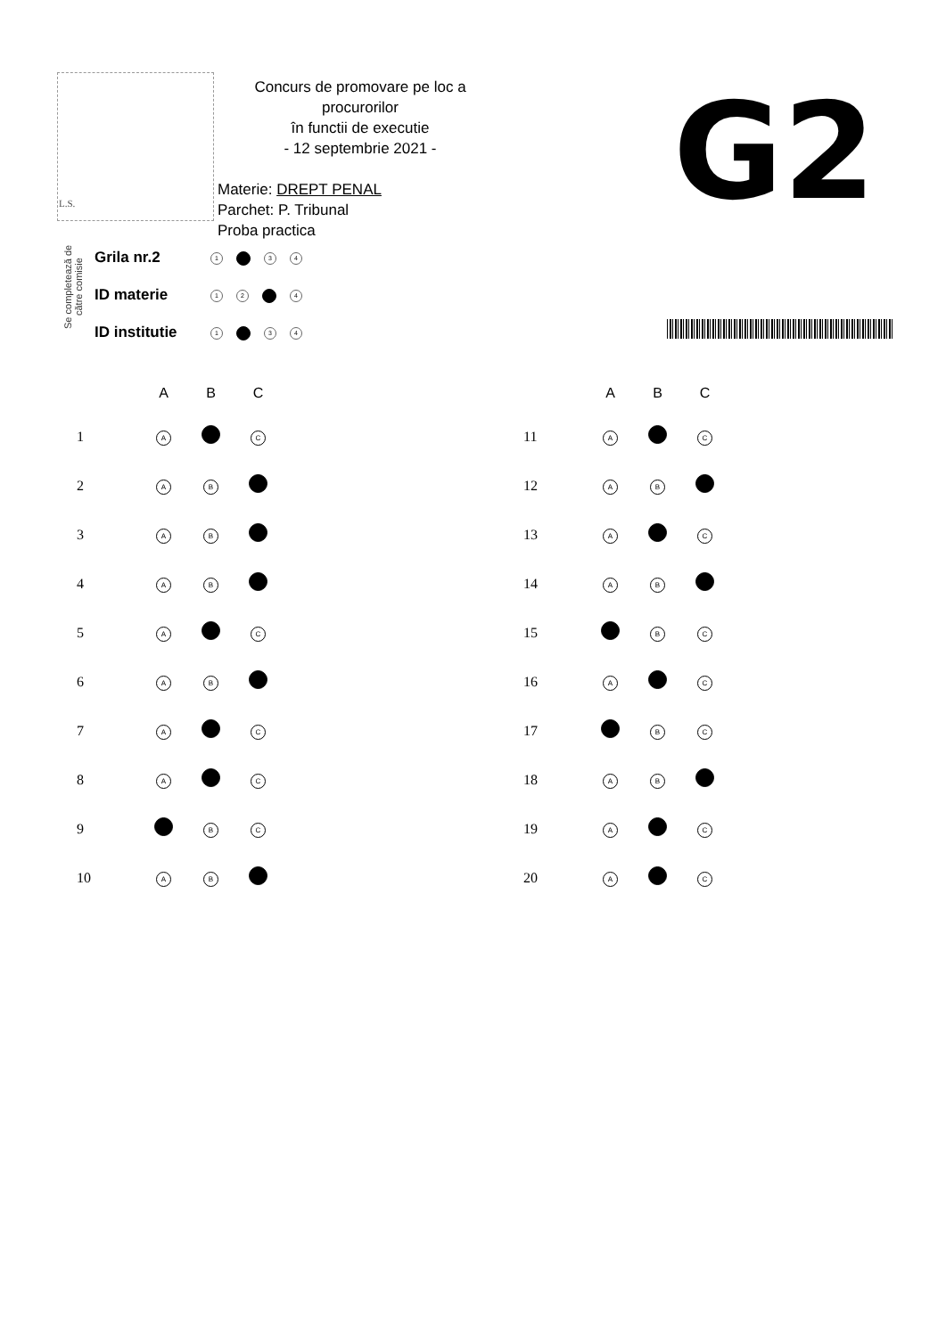L.S.
Concurs de promovare pe loc a procurorilor
în functii de executie
- 12 septembrie 2021 -
Materie: DREPT PENAL
Parchet: P. Tribunal
Proba practica
G2
Se completează de către comisie
| Grila nr.2 | 1 3 4 |
| ID materie | 1 2 4 |
| ID institutie | 1 3 4 |
| | A | B | C |
| --- | --- | --- | --- |
| 1 | A | | C |
| 2 | A | B | |
| 3 | A | B | |
| 4 | A | B | |
| 5 | A | | C |
| 6 | A | B | |
| 7 | A | | C |
| 8 | A | | C |
| 9 | | B | C |
| 10 | A | B | |
| | A | B | C |
| --- | --- | --- | --- |
| 11 | A | | C |
| 12 | A | B | |
| 13 | A | | C |
| 14 | A | B | |
| 15 | | B | C |
| 16 | A | | C |
| 17 | | B | C |
| 18 | A | B | |
| 19 | A | | C |
| 20 | A | | C |